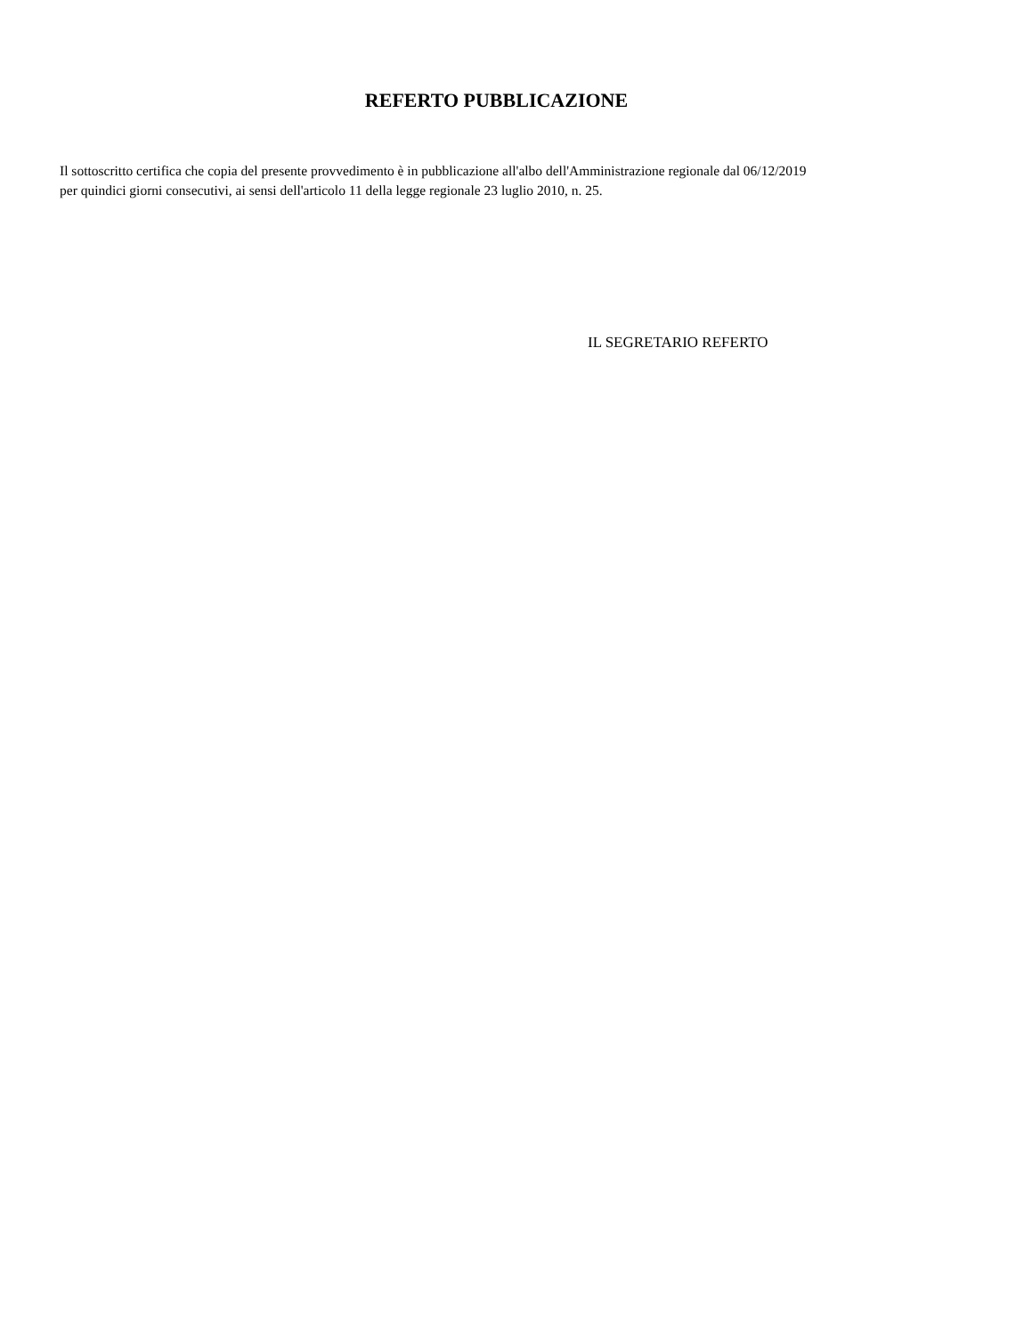REFERTO PUBBLICAZIONE
Il sottoscritto certifica che copia del presente provvedimento è in pubblicazione all'albo dell'Amministrazione regionale dal 06/12/2019 per quindici giorni consecutivi, ai sensi dell'articolo 11 della legge regionale 23 luglio 2010, n. 25.
IL SEGRETARIO REFERTO